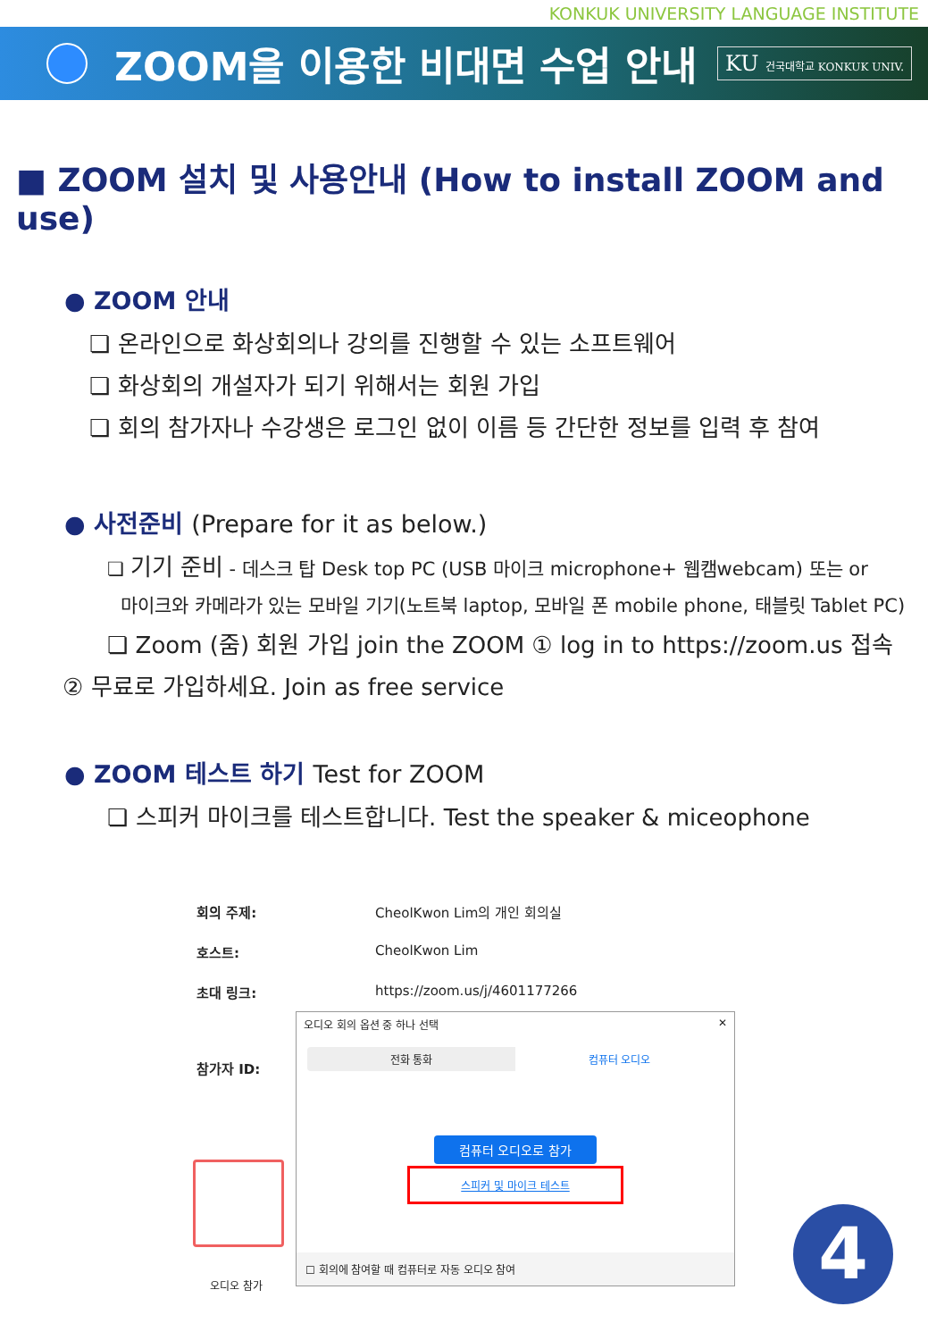KONKUK UNIVERSITY LANGUAGE INSTITUTE
ZOOM을 이용한 비대면 수업 안내
KU 건국대학교 KONKUK UNIV.
■ ZOOM 설치 및 사용안내 (How to install ZOOM and use)
● ZOOM 안내
❏ 온라인으로 화상회의나 강의를 진행할 수 있는 소프트웨어
❏ 화상회의 개설자가 되기 위해서는 회원 가입
❏ 회의 참가자나 수강생은 로그인 없이 이름 등 간단한 정보를 입력 후 참여
● 사전준비 (Prepare for it as below.)
❏ 기기 준비 - 데스크 탑 Desk top PC (USB 마이크 microphone+ 웹캠webcam) 또는 or
마이크와 카메라가 있는 모바일 기기(노트북 laptop, 모바일 폰 mobile phone, 태블릿 Tablet PC)
❏ Zoom (줌) 회원 가입 join the ZOOM ① log in to https://zoom.us 접속
② 무료로 가입하세요. Join as free service
● ZOOM 테스트 하기 Test for ZOOM
❏ 스피커 마이크를 테스트합니다. Test the speaker & miceophone
회의 주제: CheolKwon Lim의 개인 회의실
호스트: CheolKwon Lim
초대 링크: https://zoom.us/j/4601177266
참가자 ID:
오디오 참가
오디오 회의 옵션 중 하나 선택 ✕
전화 통화 컴퓨터 오디오
컴퓨터 오디오로 참가
스피커 및 마이크 테스트
☐ 회의에 참여할 때 컴퓨터로 자동 오디오 참여
4